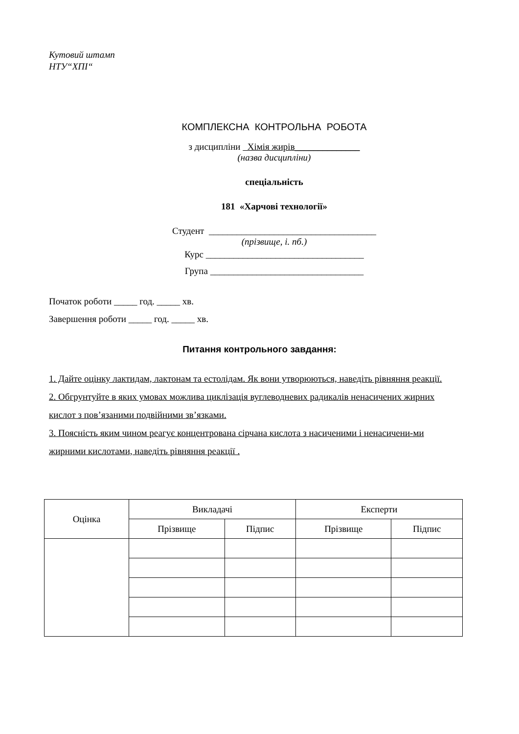Кутовий штамп
НТУ“ХПІ“
КОМПЛЕКСНА КОНТРОЛЬНА РОБОТА
з дисципліни Хімія жирів______________
(назва дисципліни)
спеціальність
181 «Харчові технології»
Студент ____________________________________
(прізвище, і. пб.)
Курс __________________________________
Група _________________________________
Початок роботи _____ год. _____ хв.
Завершення роботи _____ год. _____ хв.
Питання контрольного завдання:
1. Дайте оцінку лактидам, лактонам та естолідам. Як вони утворюються, наведіть рівняння реакції.
2. Обгрунтуйте в яких умовах можлива циклізація вуглеводневих радикалів ненасичених жирних кислот з пов’язаними подвійними зв’язками.
3. Поясність яким чином реагує концентрована сірчана кислота з насиченими і ненасичени-ми жирними кислотами, наведіть рівняння реакції .
| Оцінка | Викладачі | | Експерти | |
| --- | --- | --- | --- | --- |
| | Прізвище | Підпис | Прізвище | Підпис |